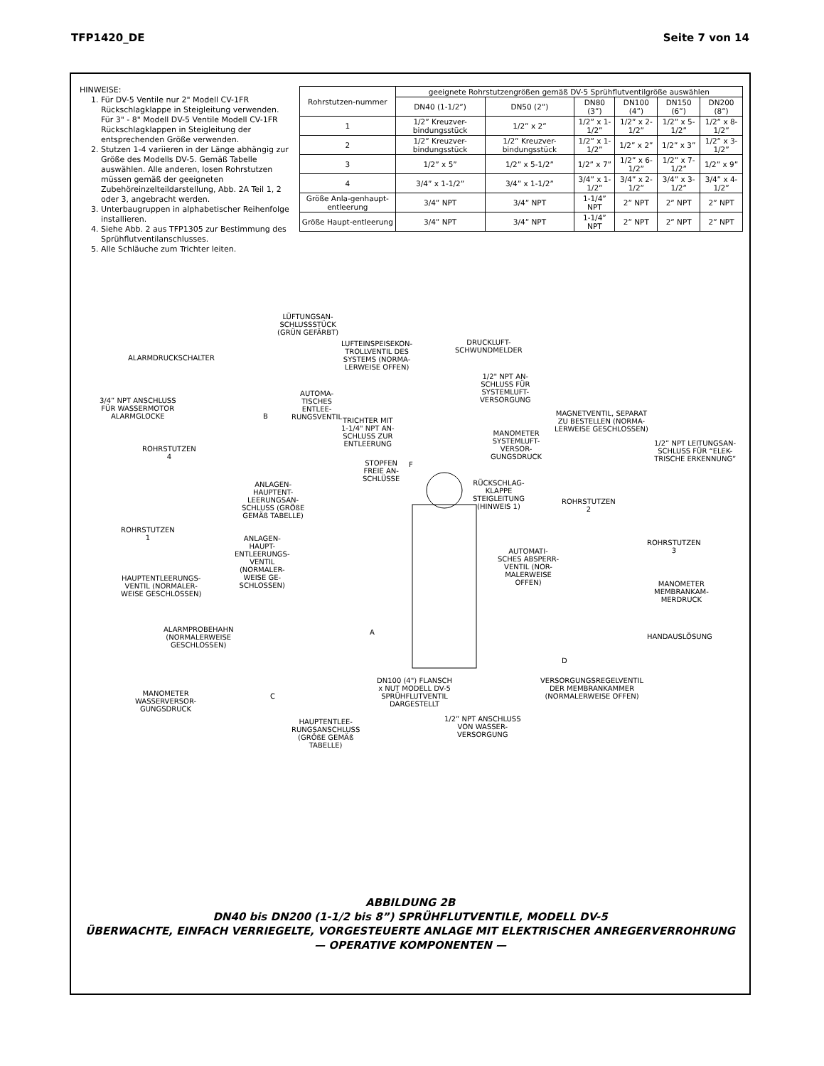TFP1420_DE Seite 7 von 14
HINWEISE:
1. Für DV-5 Ventile nur 2" Modell CV-1FR Rückschlagklappe in Steigleitung verwenden. Für 3" - 8" Modell DV-5 Ventile Modell CV-1FR Rückschlagklappen in Steigleitung der entsprechenden Größe verwenden.
2. Stutzen 1-4 variieren in der Länge abhängig zur Größe des Modells DV-5. Gemäß Tabelle auswählen. Alle anderen, losen Rohrstutzen müssen gemäß der geeigneten Zubehöreinzelteildarstellung, Abb. 2A Teil 1, 2 oder 3, angebracht werden.
3. Unterbaugruppen in alphabetischer Reihenfolge installieren.
4. Siehe Abb. 2 aus TFP1305 zur Bestimmung des Sprühflutventilanschlusses.
5. Alle Schläuche zum Trichter leiten.
| Rohrstutzen-nummer | geeignete Rohrstutzengrößen gemäß DV-5 Sprühflutventilgröße auswählen | | | | | |
| --- | --- | --- | --- | --- | --- | --- |
| | DN40 (1-1/2”) | DN50 (2”) | DN80 (3”) | DN100 (4”) | DN150 (6”) | DN200 (8”) |
| 1 | 1/2” Kreuzver-bindungsstück | 1/2” x 2” | 1/2” x 1-1/2” | 1/2” x 2-1/2” | 1/2” x 5-1/2” | 1/2” x 8-1/2” |
| 2 | 1/2” Kreuzver-bindungsstück | 1/2” Kreuzver-bindungsstück | 1/2” x 1-1/2” | 1/2” x 2” | 1/2” x 3” | 1/2” x 3-1/2” |
| 3 | 1/2” x 5” | 1/2” x 5-1/2” | 1/2” x 7” | 1/2” x 6-1/2” | 1/2” x 7-1/2” | 1/2” x 9” |
| 4 | 3/4” x 1-1/2” | 3/4” x 1-1/2” | 3/4” x 1-1/2” | 3/4” x 2-1/2” | 3/4” x 3-1/2” | 3/4” x 4-1/2” |
| Größe Anla-genhaupt-entleerung | 3/4” NPT | 3/4” NPT | 1-1/4” NPT | 2” NPT | 2” NPT | 2” NPT |
| Größe Haupt-entleerung | 3/4” NPT | 3/4” NPT | 1-1/4” NPT | 2” NPT | 2” NPT | 2” NPT |
LÜFTUNGSAN-
SCHLUSSSTÜCK
(GRÜN GEFÄRBT)
ALARMDRUCKSCHALTER
LUFTEINSPEISEKON-
TROLLVENTIL DES
SYSTEMS (NORMA-
LERWEISE OFFEN)
DRUCKLUFT-
SCHWUNDMELDER
1/2" NPT AN-
SCHLUSS FÜR
SYSTEMLUFT-
VERSORGUNG 3/4” NPT ANSCHLUSS
FÜR WASSERMOTOR
ALARMGLOCKE
AUTOMA-
TISCHES
ENTLEE-
RUNGSVENTIL B
TRICHTER MIT
1-1/4" NPT AN-
SCHLUSS ZUR
ENTLEERUNG
MAGNETVENTIL, SEPARAT
ZU BESTELLEN (NORMA-
LERWEISE GESCHLOSSEN) MANOMETER
SYSTEMLUFT-
VERSOR-
GUNGSDRUCK
1/2” NPT LEITUNGSAN-
SCHLUSS FÜR “ELEK-
TRISCHE ERKENNUNG”
ROHRSTUTZEN
4
STOPFEN
FREIE AN-
SCHLÜSSE
F
ANLAGEN-
HAUPTENT-
LEERUNGSAN-
SCHLUSS (GRÖßE
GEMÄß TABELLE)
RÜCKSCHLAG-
KLAPPE
STEIGLEITUNG
(HINWEIS 1)
ROHRSTUTZEN
2
ROHRSTUTZEN
1 ANLAGEN-
HAUPT-
ENTLEERUNGS-
VENTIL
(NORMALER-
WEISE GE-
SCHLOSSEN)
AUTOMATI-
SCHES ABSPERR-
VENTIL (NOR-
MALERWEISE
OFFEN)
ROHRSTUTZEN
3
HAUPTENTLEERUNGS-
VENTIL (NORMALER-
WEISE GESCHLOSSEN)
MANOMETER
MEMBRANKAM-
MERDRUCK
ALARMPROBEHAHN
(NORMALERWEISE
GESCHLOSSEN)
A
HANDAUSLÖSUNG
D
MANOMETER
WASSERVERSOR-
GUNGSDRUCK
C
DN100 (4") FLANSCH
x NUT MODELL DV-5
SPRÜHFLUTVENTIL
DARGESTELLT
VERSORGUNGSREGELVENTIL
DER MEMBRANKAMMER
(NORMALERWEISE OFFEN)
1/2” NPT ANSCHLUSS
VON WASSER-
VERSORGUNG
HAUPTENTLEE-
RUNGSANSCHLUSS
(GRÖßE GEMÄß
TABELLE)
ABBILDUNG 2B
DN40 bis DN200 (1-1/2 bis 8”) SPRÜHFLUTVENTILE, MODELL DV-5
ÜBERWACHTE, EINFACH VERRIEGELTE, VORGESTEUERTE ANLAGE MIT ELEKTRISCHER ANREGERVERROHRUNG
— OPERATIVE KOMPONENTEN —